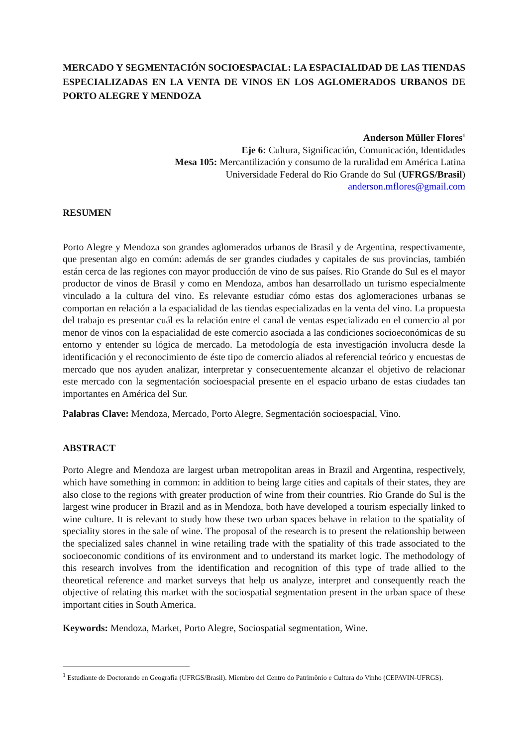MERCADO Y SEGMENTACIÓN SOCIOESPACIAL: LA ESPACIALIDAD DE LAS TIENDAS ESPECIALIZADAS EN LA VENTA DE VINOS EN LOS AGLOMERADOS URBANOS DE PORTO ALEGRE Y MENDOZA
Anderson Müller Flores<sup>1</sup>
Eje 6: Cultura, Significación, Comunicación, Identidades
Mesa 105: Mercantilización y consumo de la ruralidad em América Latina
Universidade Federal do Rio Grande do Sul (UFRGS/Brasil)
anderson.mflores@gmail.com
RESUMEN
Porto Alegre y Mendoza son grandes aglomerados urbanos de Brasil y de Argentina, respectivamente, que presentan algo en común: además de ser grandes ciudades y capitales de sus provincias, también están cerca de las regiones con mayor producción de vino de sus países. Rio Grande do Sul es el mayor productor de vinos de Brasil y como en Mendoza, ambos han desarrollado un turismo especialmente vinculado a la cultura del vino. Es relevante estudiar cómo estas dos aglomeraciones urbanas se comportan en relación a la espacialidad de las tiendas especializadas en la venta del vino. La propuesta del trabajo es presentar cuál es la relación entre el canal de ventas especializado en el comercio al por menor de vinos con la espacialidad de este comercio asociada a las condiciones socioeconómicas de su entorno y entender su lógica de mercado. La metodología de esta investigación involucra desde la identificación y el reconocimiento de éste tipo de comercio aliados al referencial teórico y encuestas de mercado que nos ayuden analizar, interpretar y consecuentemente alcanzar el objetivo de relacionar este mercado con la segmentación socioespacial presente en el espacio urbano de estas ciudades tan importantes en América del Sur.
Palabras Clave: Mendoza, Mercado, Porto Alegre, Segmentación socioespacial, Vino.
ABSTRACT
Porto Alegre and Mendoza are largest urban metropolitan areas in Brazil and Argentina, respectively, which have something in common: in addition to being large cities and capitals of their states, they are also close to the regions with greater production of wine from their countries. Rio Grande do Sul is the largest wine producer in Brazil and as in Mendoza, both have developed a tourism especially linked to wine culture. It is relevant to study how these two urban spaces behave in relation to the spatiality of speciality stores in the sale of wine. The proposal of the research is to present the relationship between the specialized sales channel in wine retailing trade with the spatiality of this trade associated to the socioeconomic conditions of its environment and to understand its market logic. The methodology of this research involves from the identification and recognition of this type of trade allied to the theoretical reference and market surveys that help us analyze, interpret and consequently reach the objective of relating this market with the sociospatial segmentation present in the urban space of these important cities in South America.
Keywords: Mendoza, Market, Porto Alegre, Sociospatial segmentation, Wine.
<sup>1</sup> Estudiante de Doctorando en Geografía (UFRGS/Brasil). Miembro del Centro do Patrimônio e Cultura do Vinho (CEPAVIN-UFRGS).